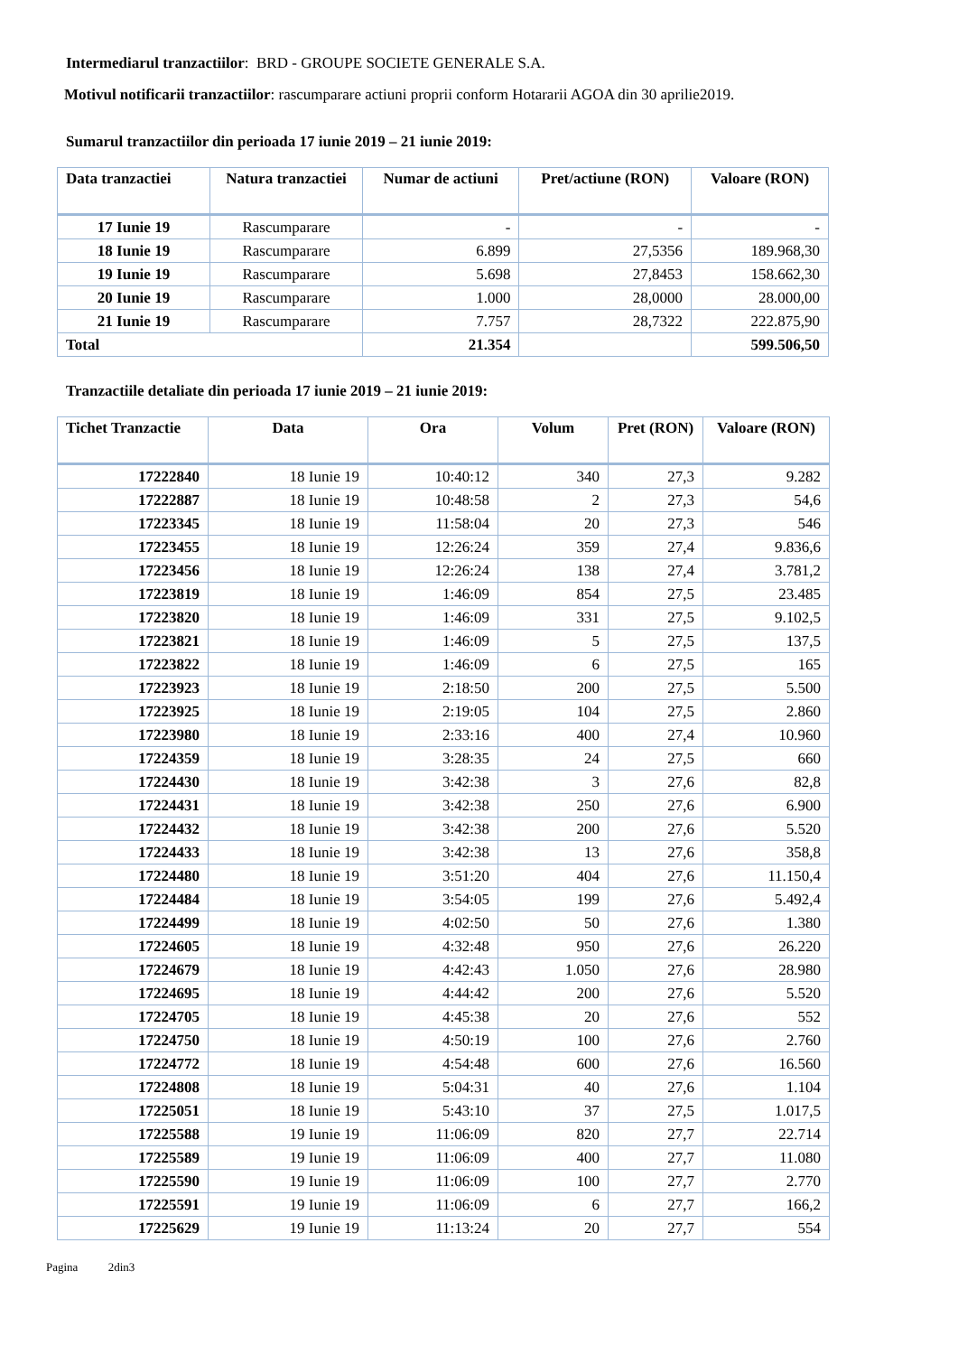Intermediarul tranzactiilor: BRD - GROUPE SOCIETE GENERALE S.A.
Motivul notificarii tranzactiilor: rascumparare actiuni proprii conform Hotararii AGOA din 30 aprilie2019.
Sumarul tranzactiilor din perioada 17 iunie 2019 – 21 iunie 2019:
| Data tranzactiei | Natura tranzactiei | Numar de actiuni | Pret/actiune (RON) | Valoare (RON) |
| --- | --- | --- | --- | --- |
| 17 Iunie 19 | Rascumparare | - | - | - |
| 18 Iunie 19 | Rascumparare | 6.899 | 27,5356 | 189.968,30 |
| 19 Iunie 19 | Rascumparare | 5.698 | 27,8453 | 158.662,30 |
| 20 Iunie 19 | Rascumparare | 1.000 | 28,0000 | 28.000,00 |
| 21 Iunie 19 | Rascumparare | 7.757 | 28,7322 | 222.875,90 |
| Total | | 21.354 | | 599.506,50 |
Tranzactiile detaliate din perioada 17 iunie 2019 – 21 iunie 2019:
| Tichet Tranzactie | Data | Ora | Volum | Pret (RON) | Valoare (RON) |
| --- | --- | --- | --- | --- | --- |
| 17222840 | 18 Iunie 19 | 10:40:12 | 340 | 27,3 | 9.282 |
| 17222887 | 18 Iunie 19 | 10:48:58 | 2 | 27,3 | 54,6 |
| 17223345 | 18 Iunie 19 | 11:58:04 | 20 | 27,3 | 546 |
| 17223455 | 18 Iunie 19 | 12:26:24 | 359 | 27,4 | 9.836,6 |
| 17223456 | 18 Iunie 19 | 12:26:24 | 138 | 27,4 | 3.781,2 |
| 17223819 | 18 Iunie 19 | 1:46:09 | 854 | 27,5 | 23.485 |
| 17223820 | 18 Iunie 19 | 1:46:09 | 331 | 27,5 | 9.102,5 |
| 17223821 | 18 Iunie 19 | 1:46:09 | 5 | 27,5 | 137,5 |
| 17223822 | 18 Iunie 19 | 1:46:09 | 6 | 27,5 | 165 |
| 17223923 | 18 Iunie 19 | 2:18:50 | 200 | 27,5 | 5.500 |
| 17223925 | 18 Iunie 19 | 2:19:05 | 104 | 27,5 | 2.860 |
| 17223980 | 18 Iunie 19 | 2:33:16 | 400 | 27,4 | 10.960 |
| 17224359 | 18 Iunie 19 | 3:28:35 | 24 | 27,5 | 660 |
| 17224430 | 18 Iunie 19 | 3:42:38 | 3 | 27,6 | 82,8 |
| 17224431 | 18 Iunie 19 | 3:42:38 | 250 | 27,6 | 6.900 |
| 17224432 | 18 Iunie 19 | 3:42:38 | 200 | 27,6 | 5.520 |
| 17224433 | 18 Iunie 19 | 3:42:38 | 13 | 27,6 | 358,8 |
| 17224480 | 18 Iunie 19 | 3:51:20 | 404 | 27,6 | 11.150,4 |
| 17224484 | 18 Iunie 19 | 3:54:05 | 199 | 27,6 | 5.492,4 |
| 17224499 | 18 Iunie 19 | 4:02:50 | 50 | 27,6 | 1.380 |
| 17224605 | 18 Iunie 19 | 4:32:48 | 950 | 27,6 | 26.220 |
| 17224679 | 18 Iunie 19 | 4:42:43 | 1.050 | 27,6 | 28.980 |
| 17224695 | 18 Iunie 19 | 4:44:42 | 200 | 27,6 | 5.520 |
| 17224705 | 18 Iunie 19 | 4:45:38 | 20 | 27,6 | 552 |
| 17224750 | 18 Iunie 19 | 4:50:19 | 100 | 27,6 | 2.760 |
| 17224772 | 18 Iunie 19 | 4:54:48 | 600 | 27,6 | 16.560 |
| 17224808 | 18 Iunie 19 | 5:04:31 | 40 | 27,6 | 1.104 |
| 17225051 | 18 Iunie 19 | 5:43:10 | 37 | 27,5 | 1.017,5 |
| 17225588 | 19 Iunie 19 | 11:06:09 | 820 | 27,7 | 22.714 |
| 17225589 | 19 Iunie 19 | 11:06:09 | 400 | 27,7 | 11.080 |
| 17225590 | 19 Iunie 19 | 11:06:09 | 100 | 27,7 | 2.770 |
| 17225591 | 19 Iunie 19 | 11:06:09 | 6 | 27,7 | 166,2 |
| 17225629 | 19 Iunie 19 | 11:13:24 | 20 | 27,7 | 554 |
Pagina 2din3